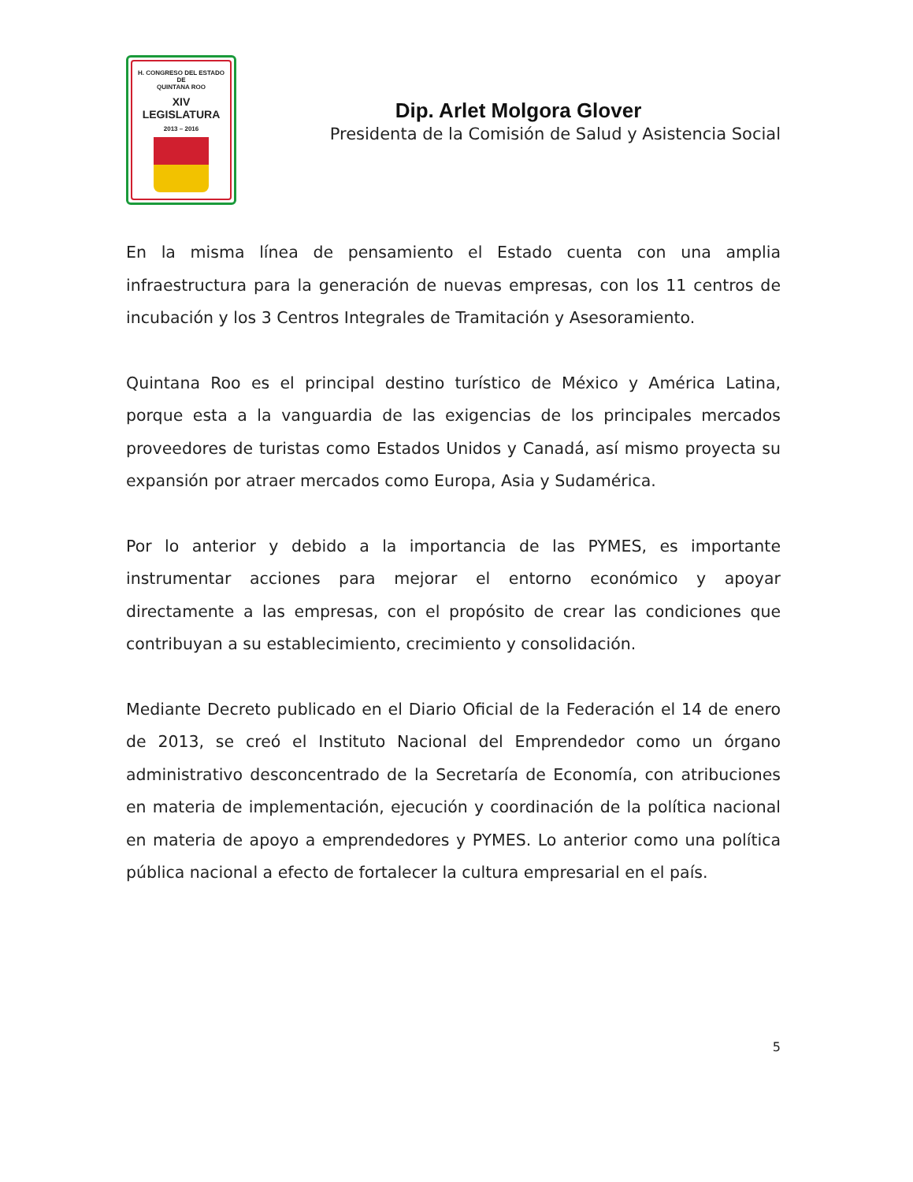H. CONGRESO DEL ESTADO
DE
QUINTANA ROO
XIV LEGISLATURA
2013 – 2016
Dip. Arlet Molgora Glover
Presidenta de la Comisión de Salud y Asistencia Social
En la misma línea de pensamiento el Estado cuenta con una amplia infraestructura para la generación de nuevas empresas, con los 11 centros de incubación y los 3 Centros Integrales de Tramitación y Asesoramiento.
Quintana Roo es el principal destino turístico de México y América Latina, porque esta a la vanguardia de las exigencias de los principales mercados proveedores de turistas como Estados Unidos y Canadá, así mismo proyecta su expansión por atraer mercados como Europa, Asia y Sudamérica.
Por lo anterior y debido a la importancia de las PYMES, es importante instrumentar acciones para mejorar el entorno económico y apoyar directamente a las empresas, con el propósito de crear las condiciones que contribuyan a su establecimiento, crecimiento y consolidación.
Mediante Decreto publicado en el Diario Oficial de la Federación el 14 de enero de 2013, se creó el Instituto Nacional del Emprendedor como un órgano administrativo desconcentrado de la Secretaría de Economía, con atribuciones en materia de implementación, ejecución y coordinación de la política nacional en materia de apoyo a emprendedores y PYMES. Lo anterior como una política pública nacional a efecto de fortalecer la cultura empresarial en el país.
5